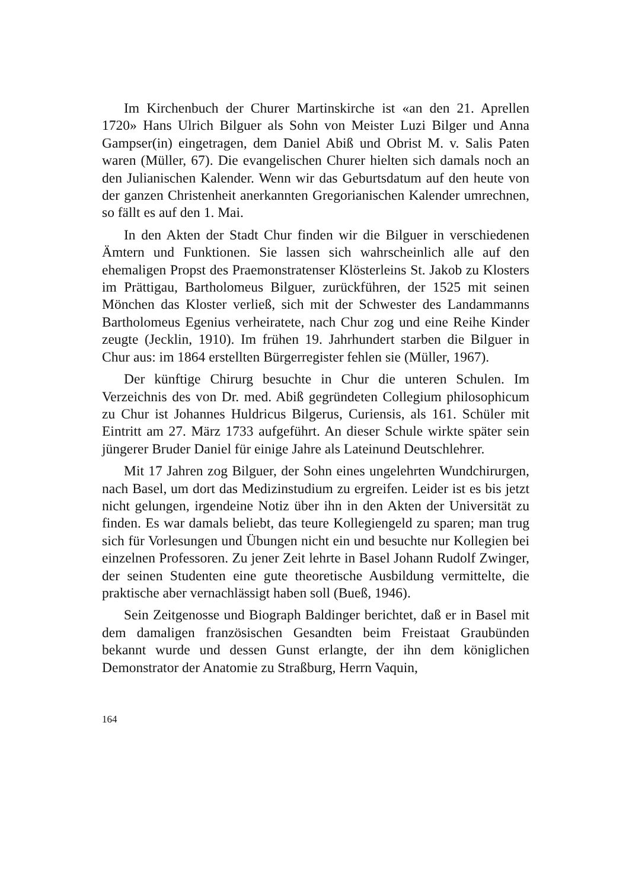Im Kirchenbuch der Churer Martinskirche ist «an den 21. Aprellen 1720» Hans Ulrich Bilguer als Sohn von Meister Luzi Bilger und Anna Gampser(in) eingetragen, dem Daniel Abiß und Obrist M. v. Salis Paten waren (Müller, 67). Die evangelischen Churer hielten sich damals noch an den Julianischen Kalender. Wenn wir das Geburtsdatum auf den heute von der ganzen Christenheit anerkannten Gregorianischen Kalender umrechnen, so fällt es auf den 1. Mai.
In den Akten der Stadt Chur finden wir die Bilguer in verschiedenen Ämtern und Funktionen. Sie lassen sich wahrscheinlich alle auf den ehemaligen Propst des Praemonstratenser Klösterleins St. Jakob zu Klosters im Prättigau, Bartholomeus Bilguer, zurückführen, der 1525 mit seinen Mönchen das Kloster verließ, sich mit der Schwester des Landammanns Bartholomeus Egenius verheiratete, nach Chur zog und eine Reihe Kinder zeugte (Jecklin, 1910). Im frühen 19. Jahrhundert starben die Bilguer in Chur aus: im 1864 erstellten Bürgerregister fehlen sie (Müller, 1967).
Der künftige Chirurg besuchte in Chur die unteren Schulen. Im Verzeichnis des von Dr. med. Abiß gegründeten Collegium philosophicum zu Chur ist Johannes Huldricus Bilgerus, Curiensis, als 161. Schüler mit Eintritt am 27. März 1733 aufgeführt. An dieser Schule wirkte später sein jüngerer Bruder Daniel für einige Jahre als Lateinund Deutschlehrer.
Mit 17 Jahren zog Bilguer, der Sohn eines ungelehrten Wundchirurgen, nach Basel, um dort das Medizinstudium zu ergreifen. Leider ist es bis jetzt nicht gelungen, irgendeine Notiz über ihn in den Akten der Universität zu finden. Es war damals beliebt, das teure Kollegiengeld zu sparen; man trug sich für Vorlesungen und Übungen nicht ein und besuchte nur Kollegien bei einzelnen Professoren. Zu jener Zeit lehrte in Basel Johann Rudolf Zwinger, der seinen Studenten eine gute theoretische Ausbildung vermittelte, die praktische aber vernachlässigt haben soll (Bueß, 1946).
Sein Zeitgenosse und Biograph Baldinger berichtet, daß er in Basel mit dem damaligen französischen Gesandten beim Freistaat Graubünden bekannt wurde und dessen Gunst erlangte, der ihn dem königlichen Demonstrator der Anatomie zu Straßburg, Herrn Vaquin,
164